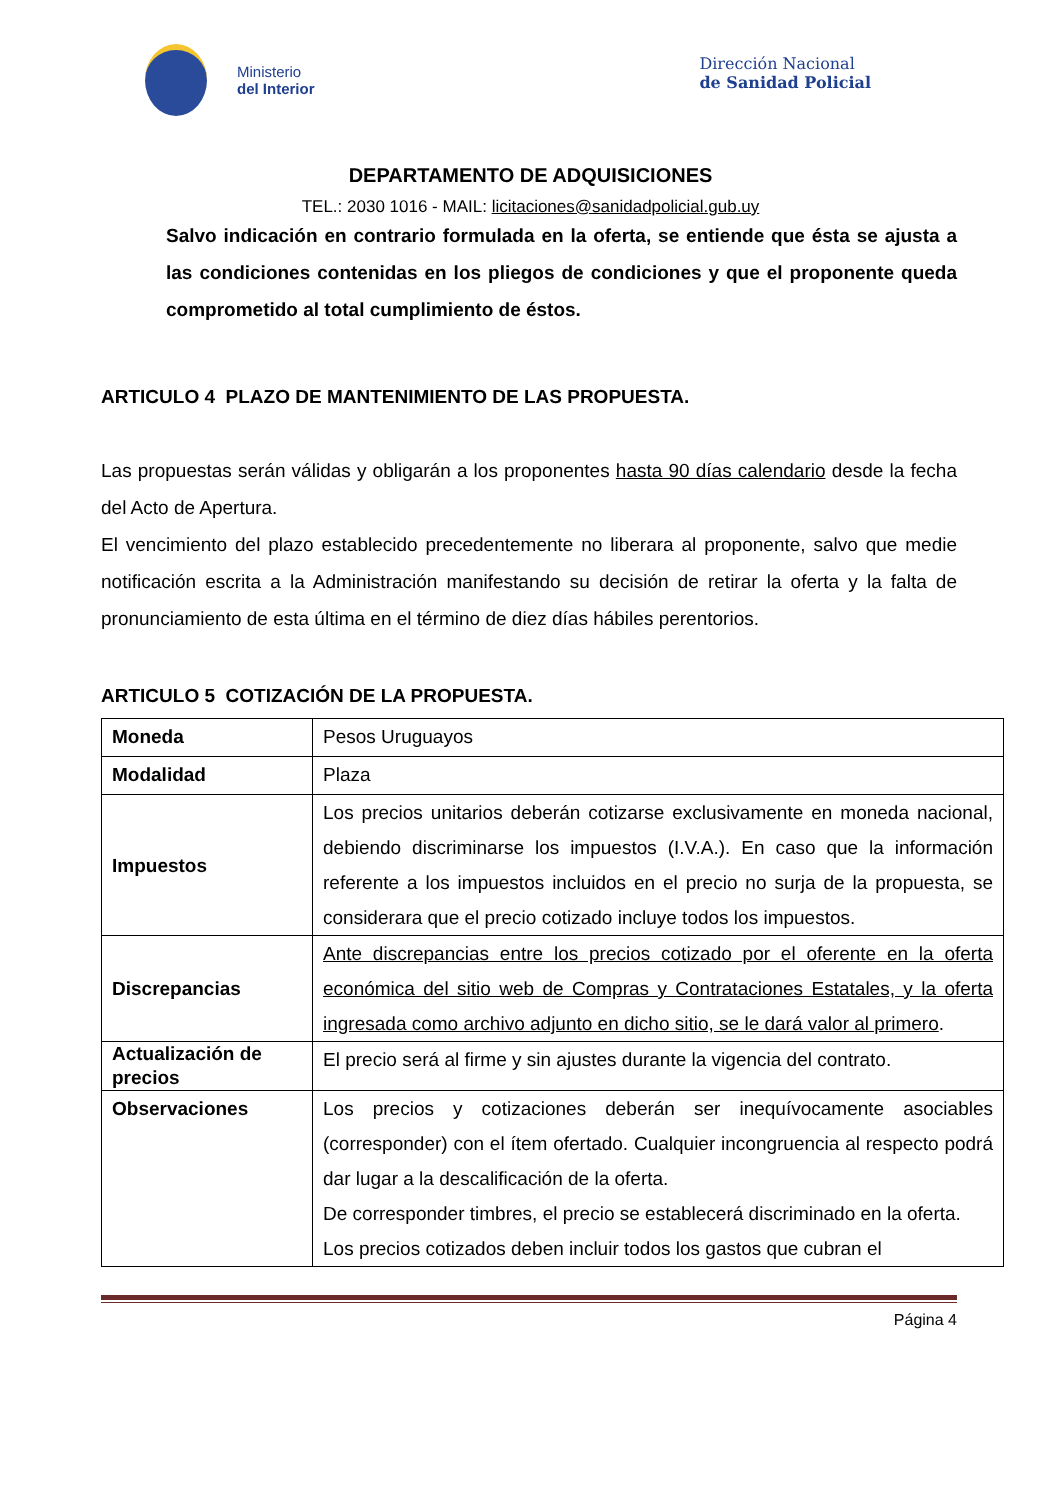Ministerio
del Interior
Dirección Nacional
de Sanidad Policial
DEPARTAMENTO DE ADQUISICIONES
TEL.: 2030 1016 - MAIL: licitaciones@sanidadpolicial.gub.uy
Salvo indicación en contrario formulada en la oferta, se entiende que ésta se ajusta a las condiciones contenidas en los pliegos de condiciones y que el proponente queda comprometido al total cumplimiento de éstos.
ARTICULO 4 PLAZO DE MANTENIMIENTO DE LAS PROPUESTA.
Las propuestas serán válidas y obligarán a los proponentes hasta 90 días calendario desde la fecha del Acto de Apertura.
El vencimiento del plazo establecido precedentemente no liberara al proponente, salvo que medie notificación escrita a la Administración manifestando su decisión de retirar la oferta y la falta de pronunciamiento de esta última en el término de diez días hábiles perentorios.
ARTICULO 5 COTIZACIÓN DE LA PROPUESTA.
| Moneda | Pesos Uruguayos |
| Modalidad | Plaza |
| Impuestos | Los precios unitarios deberán cotizarse exclusivamente en moneda nacional, debiendo discriminarse los impuestos (I.V.A.). En caso que la información referente a los impuestos incluidos en el precio no surja de la propuesta, se considerara que el precio cotizado incluye todos los impuestos. |
| Discrepancias | Ante discrepancias entre los precios cotizado por el oferente en la oferta económica del sitio web de Compras y Contrataciones Estatales, y la oferta ingresada como archivo adjunto en dicho sitio, se le dará valor al primero . |
| Actualización de precios | El precio será al firme y sin ajustes durante la vigencia del contrato. |
| Observaciones | Los precios y cotizaciones deberán ser inequívocamente asociables (corresponder) con el ítem ofertado. Cualquier incongruencia al respecto podrá dar lugar a la descalificación de la oferta. De corresponder timbres, el precio se establecerá discriminado en la oferta. Los precios cotizados deben incluir todos los gastos que cubran el |
Página 4